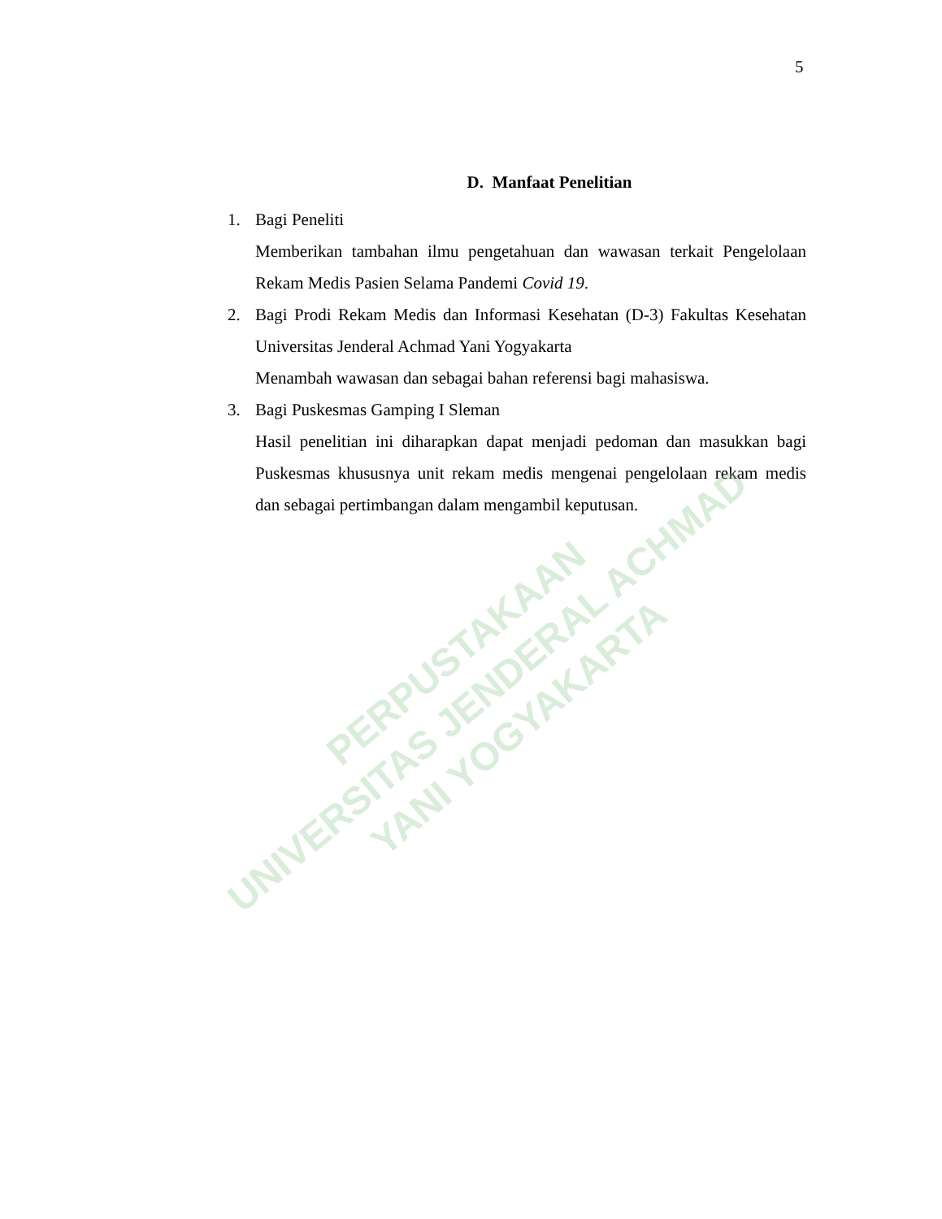5
D. Manfaat Penelitian
1. Bagi Peneliti
Memberikan tambahan ilmu pengetahuan dan wawasan terkait Pengelolaan Rekam Medis Pasien Selama Pandemi Covid 19.
2. Bagi Prodi Rekam Medis dan Informasi Kesehatan (D-3) Fakultas Kesehatan Universitas Jenderal Achmad Yani Yogyakarta
Menambah wawasan dan sebagai bahan referensi bagi mahasiswa.
3. Bagi Puskesmas Gamping I Sleman
Hasil penelitian ini diharapkan dapat menjadi pedoman dan masukkan bagi Puskesmas khususnya unit rekam medis mengenai pengelolaan rekam medis dan sebagai pertimbangan dalam mengambil keputusan.
PERPUSTAKAAN
UNIVERSITAS JENDERAL ACHMAD YANI YOGYAKARTA